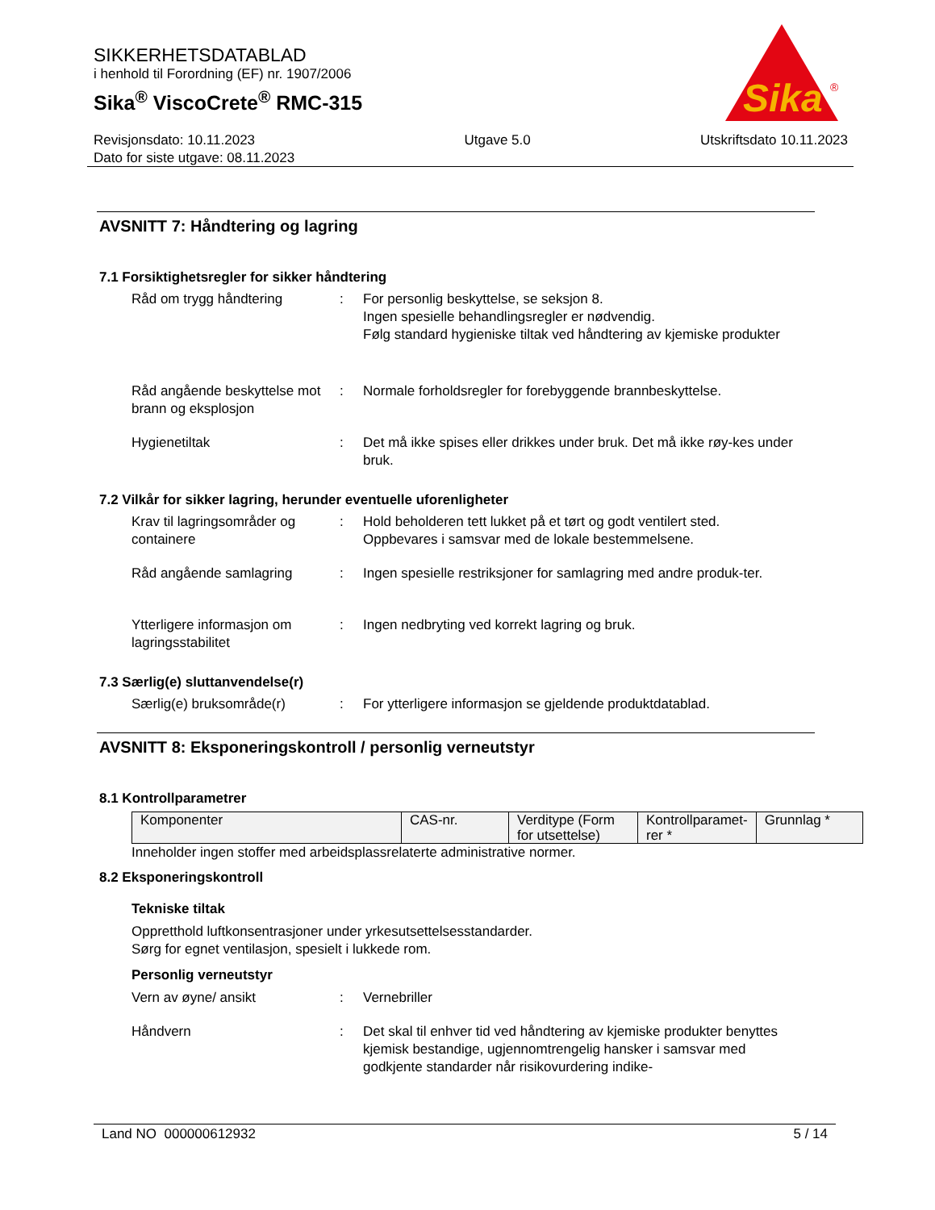SIKKERHETSDATABLAD
i henhold til Forordning (EF) nr. 1907/2006
Sika<sup>®</sup> ViscoCrete<sup>®</sup> RMC-315
Sika
®
Revisjonsdato: 10.11.2023
Dato for siste utgave: 08.11.2023
Utgave 5.0 Utskriftsdato 10.11.2023
AVSNITT 7: Håndtering og lagring
7.1 Forsiktighetsregler for sikker håndtering
Råd om trygg håndtering : For personlig beskyttelse, se seksjon 8.
Ingen spesielle behandlingsregler er nødvendig.
Følg standard hygieniske tiltak ved håndtering av kjemiske produkter
Råd angående beskyttelse mot brann og eksplosjon
: Normale forholdsregler for forebyggende brannbeskyttelse.
Hygienetiltak : Det må ikke spises eller drikkes under bruk. Det må ikke røy-kes under bruk.
7.2 Vilkår for sikker lagring, herunder eventuelle uforenligheter
Krav til lagringsområder og containere
: Hold beholderen tett lukket på et tørt og godt ventilert sted.
Oppbevares i samsvar med de lokale bestemmelsene.
Råd angående samlagring : Ingen spesielle restriksjoner for samlagring med andre produk-ter.
Ytterligere informasjon om lagringsstabilitet
: Ingen nedbryting ved korrekt lagring og bruk.
7.3 Særlig(e) sluttanvendelse(r)
Særlig(e) bruksområde(r) : For ytterligere informasjon se gjeldende produktdatablad.
AVSNITT 8: Eksponeringskontroll / personlig verneutstyr
8.1 Kontrollparametrer
| Komponenter | CAS-nr. | Verditype (Form for utsettelse) | Kontrollparamet-rer * | Grunnlag * |
Inneholder ingen stoffer med arbeidsplassrelaterte administrative normer.
8.2 Eksponeringskontroll
Tekniske tiltak
Oppretthold luftkonsentrasjoner under yrkesutsettelsesstandarder.
Sørg for egnet ventilasjon, spesielt i lukkede rom.
Personlig verneutstyr
Vern av øyne/ ansikt : Vernebriller
Håndvern : Det skal til enhver tid ved håndtering av kjemiske produkter benyttes kjemisk bestandige, ugjennomtrengelig hansker i samsvar med godkjente standarder når risikovurdering indike-
Land NO 000000612932 5 / 14